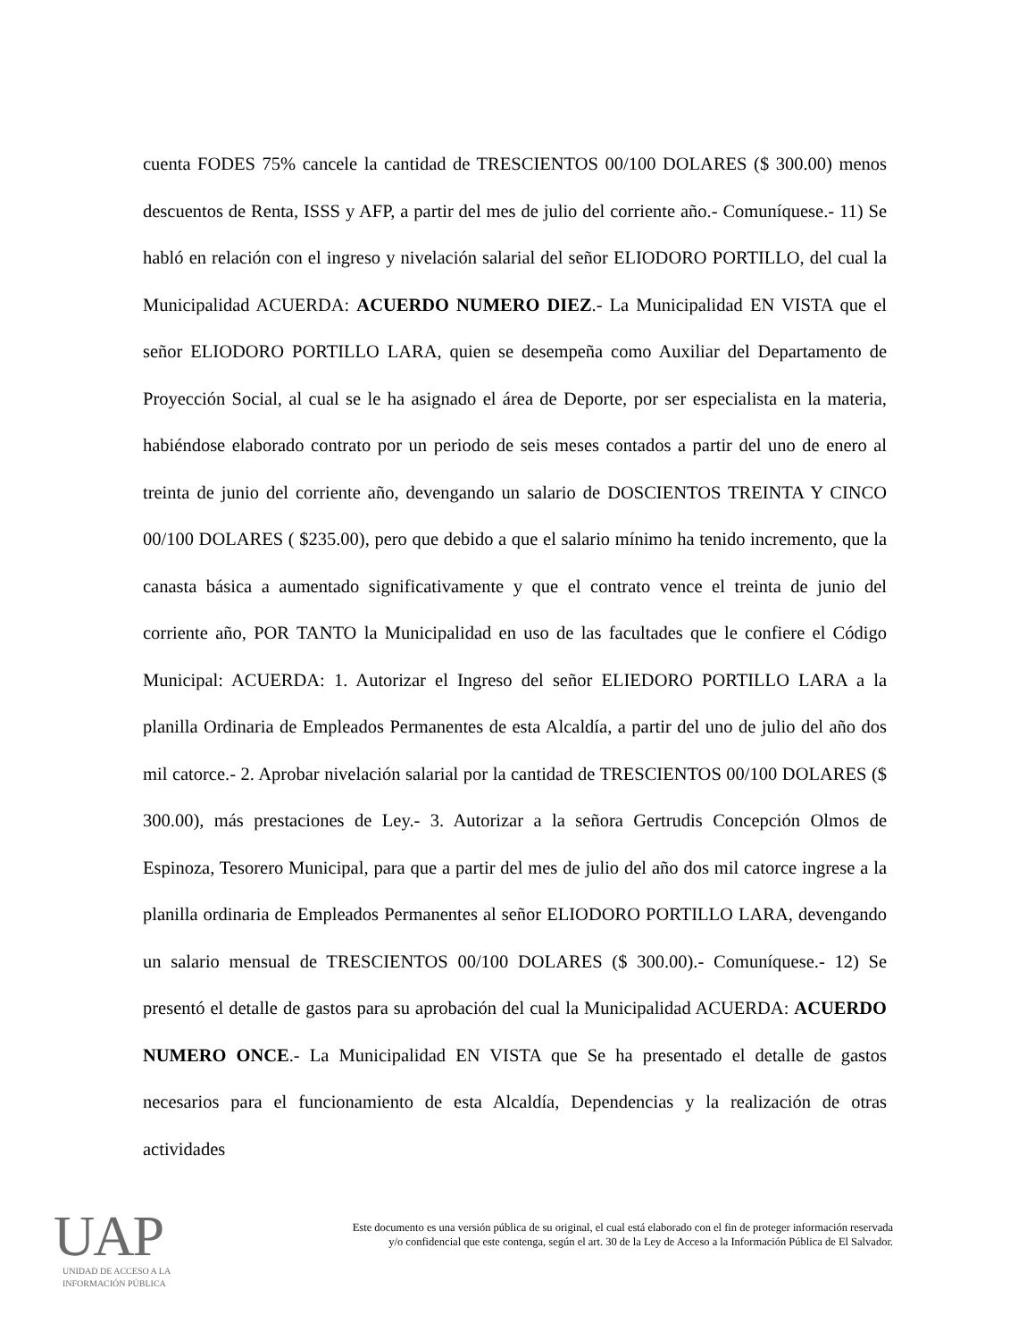cuenta FODES 75% cancele la cantidad de TRESCIENTOS 00/100 DOLARES ($ 300.00) menos descuentos de Renta, ISSS y AFP, a partir del mes de julio del corriente año.- Comuníquese.- 11) Se habló en relación con el ingreso y nivelación salarial del señor ELIODORO PORTILLO, del cual la Municipalidad ACUERDA: ACUERDO NUMERO DIEZ.- La Municipalidad EN VISTA que el señor ELIODORO PORTILLO LARA, quien se desempeña como Auxiliar del Departamento de Proyección Social, al cual se le ha asignado el área de Deporte, por ser especialista en la materia, habiéndose elaborado contrato por un periodo de seis meses contados a partir del uno de enero al treinta de junio del corriente año, devengando un salario de DOSCIENTOS TREINTA Y CINCO 00/100 DOLARES ( $235.00), pero que debido a que el salario mínimo ha tenido incremento, que la canasta básica a aumentado significativamente y que el contrato vence el treinta de junio del corriente año, POR TANTO la Municipalidad en uso de las facultades que le confiere el Código Municipal: ACUERDA: 1. Autorizar el Ingreso del señor ELIEDORO PORTILLO LARA a la planilla Ordinaria de Empleados Permanentes de esta Alcaldía, a partir del uno de julio del año dos mil catorce.- 2. Aprobar nivelación salarial por la cantidad de TRESCIENTOS 00/100 DOLARES ($ 300.00), más prestaciones de Ley.- 3. Autorizar a la señora Gertrudis Concepción Olmos de Espinoza, Tesorero Municipal, para que a partir del mes de julio del año dos mil catorce ingrese a la planilla ordinaria de Empleados Permanentes al señor ELIODORO PORTILLO LARA, devengando un salario mensual de TRESCIENTOS 00/100 DOLARES ($ 300.00).- Comuníquese.- 12) Se presentó el detalle de gastos para su aprobación del cual la Municipalidad ACUERDA: ACUERDO NUMERO ONCE.- La Municipalidad EN VISTA que Se ha presentado el detalle de gastos necesarios para el funcionamiento de esta Alcaldía, Dependencias y la realización de otras actividades
UAP
UNIDAD DE ACCESO A LA
INFORMACIÓN PÚBLICA
Este documento es una versión pública de su original, el cual está elaborado con el fin de proteger información reservada
y/o confidencial que este contenga, según el art. 30 de la Ley de Acceso a la Información Pública de El Salvador.